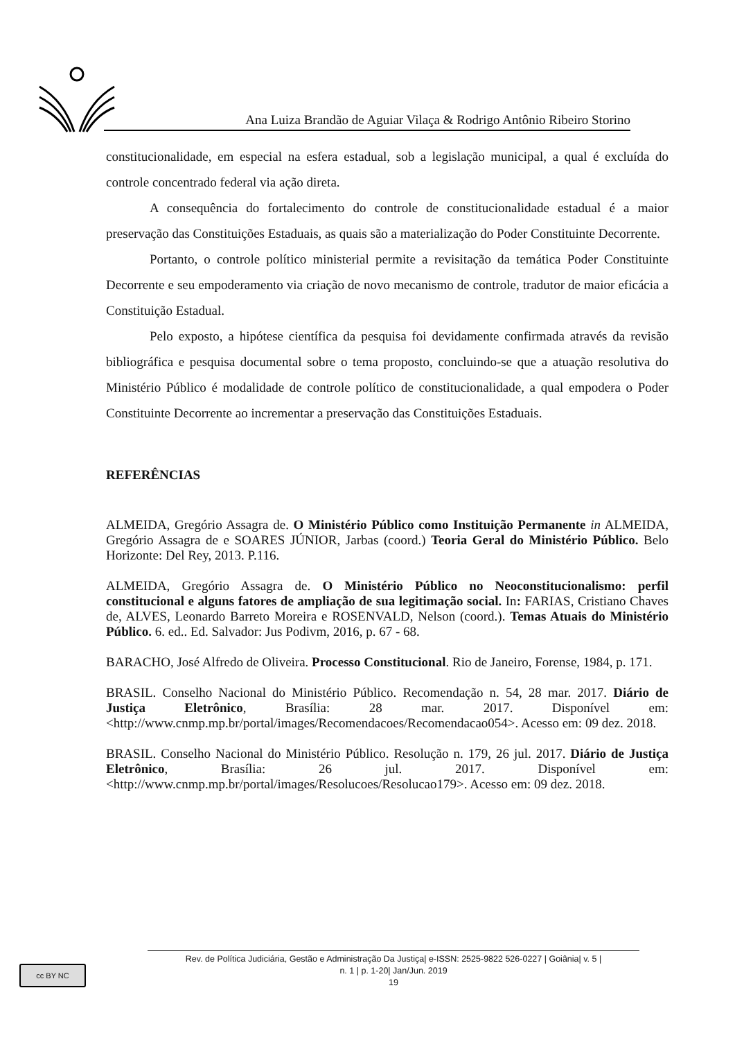Ana Luiza Brandão de Aguiar Vilaça & Rodrigo Antônio Ribeiro Storino
constitucionalidade, em especial na esfera estadual, sob a legislação municipal, a qual é excluída do controle concentrado federal via ação direta.
A consequência do fortalecimento do controle de constitucionalidade estadual é a maior preservação das Constituições Estaduais, as quais são a materialização do Poder Constituinte Decorrente.
Portanto, o controle político ministerial permite a revisitação da temática Poder Constituinte Decorrente e seu empoderamento via criação de novo mecanismo de controle, tradutor de maior eficácia a Constituição Estadual.
Pelo exposto, a hipótese científica da pesquisa foi devidamente confirmada através da revisão bibliográfica e pesquisa documental sobre o tema proposto, concluindo-se que a atuação resolutiva do Ministério Público é modalidade de controle político de constitucionalidade, a qual empodera o Poder Constituinte Decorrente ao incrementar a preservação das Constituições Estaduais.
REFERÊNCIAS
ALMEIDA, Gregório Assagra de. O Ministério Público como Instituição Permanente in ALMEIDA, Gregório Assagra de e SOARES JÚNIOR, Jarbas (coord.) Teoria Geral do Ministério Público. Belo Horizonte: Del Rey, 2013. P.116.
ALMEIDA, Gregório Assagra de. O Ministério Público no Neoconstitucionalismo: perfil constitucional e alguns fatores de ampliação de sua legitimação social. In: FARIAS, Cristiano Chaves de, ALVES, Leonardo Barreto Moreira e ROSENVALD, Nelson (coord.). Temas Atuais do Ministério Público. 6. ed.. Ed. Salvador: Jus Podivm, 2016, p. 67 - 68.
BARACHO, José Alfredo de Oliveira. Processo Constitucional. Rio de Janeiro, Forense, 1984, p. 171.
BRASIL. Conselho Nacional do Ministério Público. Recomendação n. 54, 28 mar. 2017. Diário de Justiça Eletrônico, Brasília: 28 mar. 2017. Disponível em: <http://www.cnmp.mp.br/portal/images/Recomendacoes/Recomendacao054>. Acesso em: 09 dez. 2018.
BRASIL. Conselho Nacional do Ministério Público. Resolução n. 179, 26 jul. 2017. Diário de Justiça Eletrônico, Brasília: 26 jul. 2017. Disponível em: <http://www.cnmp.mp.br/portal/images/Resolucoes/Resolucao179>. Acesso em: 09 dez. 2018.
cc BY NC
Rev. de Política Judiciária, Gestão e Administração Da Justiça| e-ISSN: 2525-9822 526-0227 | Goiânia| v. 5 |
n. 1 | p. 1-20| Jan/Jun. 2019
19